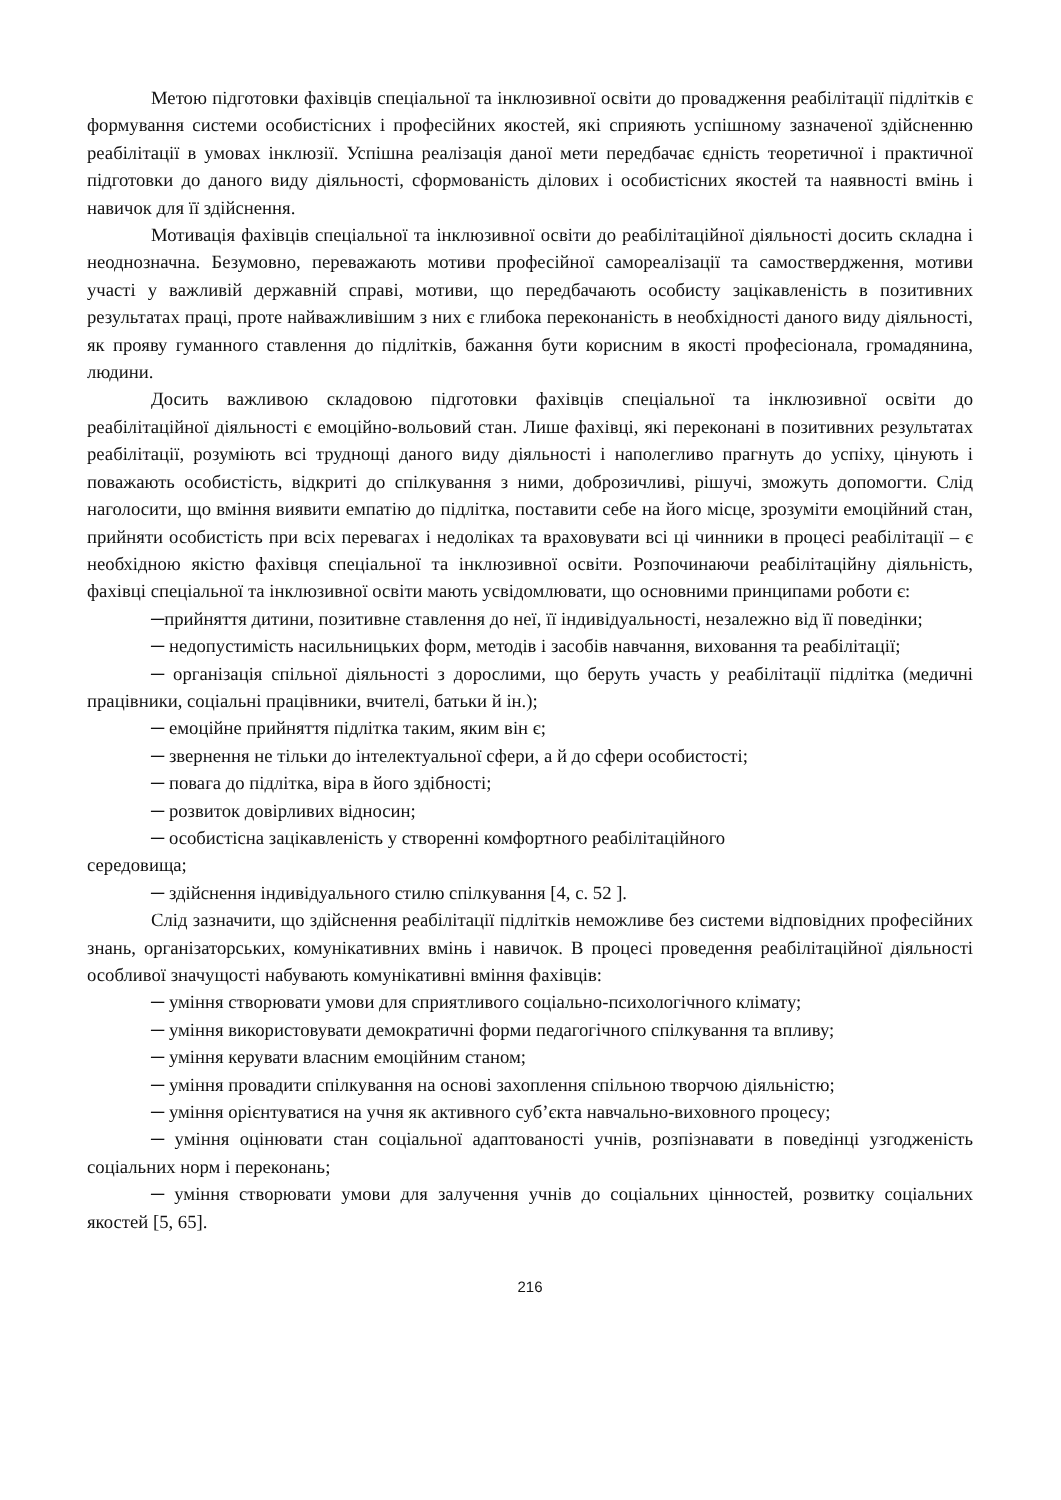Метою підготовки фахівців спеціальної та інклюзивної освіти до провадження реабілітації підлітків є формування системи особистісних і професійних якостей, які сприяють успішному зазначеної здійсненню реабілітації в умовах інклюзії. Успішна реалізація даної мети передбачає єдність теоретичної і практичної підготовки до даного виду діяльності, сформованість ділових і особистісних якостей та наявності вмінь і навичок для її здійснення.
Мотивація фахівців спеціальної та інклюзивної освіти до реабілітаційної діяльності досить складна і неоднозначна. Безумовно, переважають мотиви професійної самореалізації та самоствердження, мотиви участі у важливій державній справі, мотиви, що передбачають особисту зацікавленість в позитивних результатах праці, проте найважливішим з них є глибока переконаність в необхідності даного виду діяльності, як прояву гуманного ставлення до підлітків, бажання бути корисним в якості професіонала, громадянина, людини.
Досить важливою складовою підготовки фахівців спеціальної та інклюзивної освіти до реабілітаційної діяльності є емоційно-вольовий стан. Лише фахівці, які переконані в позитивних результатах реабілітації, розуміють всі труднощі даного виду діяльності і наполегливо прагнуть до успіху, цінують і поважають особистість, відкриті до спілкування з ними, доброзичливі, рішучі, зможуть допомогти. Слід наголосити, що вміння виявити емпатію до підлітка, поставити себе на його місце, зрозуміти емоційний стан, прийняти особистість при всіх перевагах і недоліках та враховувати всі ці чинники в процесі реабілітації – є необхідною якістю фахівця спеціальної та інклюзивної освіти. Розпочинаючи реабілітаційну діяльність, фахівці спеціальної та інклюзивної освіти мають усвідомлювати, що основними принципами роботи є:
─прийняття дитини, позитивне ставлення до неї, її індивідуальності, незалежно від її поведінки;
─ недопустимість насильницьких форм, методів і засобів навчання, виховання та реабілітації;
─ організація спільної діяльності з дорослими, що беруть участь у реабілітації підлітка (медичні працівники, соціальні працівники, вчителі, батьки й ін.);
─ емоційне прийняття підлітка таким, яким він є;
─ звернення не тільки до інтелектуальної сфери, а й до сфери особистості;
─ повага до підлітка, віра в його здібності;
─ розвиток довірливих відносин;
─ особистісна зацікавленість у створенні комфортного реабілітаційного
середовища;
─ здійснення індивідуального стилю спілкування [4, с. 52 ].
Слід зазначити, що здійснення реабілітації підлітків неможливе без системи відповідних професійних знань, організаторських, комунікативних вмінь і навичок. В процесі проведення реабілітаційної діяльності особливої значущості набувають комунікативні вміння фахівців:
─ уміння створювати умови для сприятливого соціально-психологічного клімату;
─ уміння використовувати демократичні форми педагогічного спілкування та впливу;
─ уміння керувати власним емоційним станом;
─ уміння провадити спілкування на основі захоплення спільною творчою діяльністю;
─ уміння орієнтуватися на учня як активного суб’єкта навчально-виховного процесу;
─ уміння оцінювати стан соціальної адаптованості учнів, розпізнавати в поведінці узгодженість соціальних норм і переконань;
─ уміння створювати умови для залучення учнів до соціальних цінностей, розвитку соціальних якостей [5, 65].
216